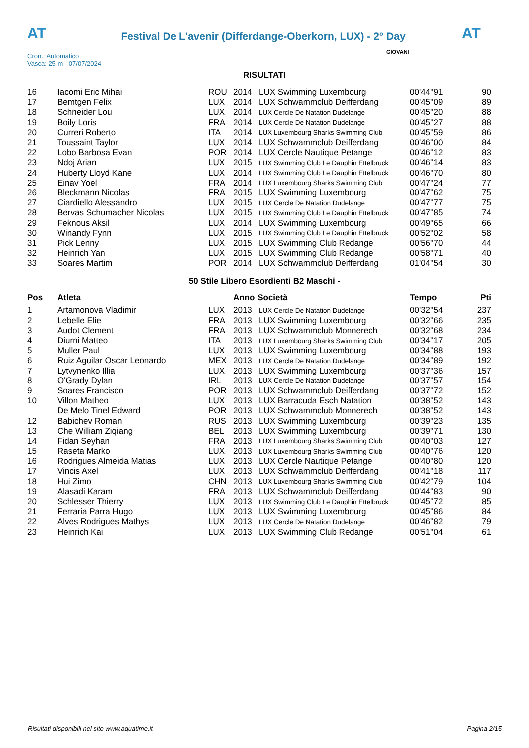AT
Festival De L'avenir (Differdange-Oberkorn, LUX) - 2° Day
AT
Cron.: Automatico
Vasca: 25 m - 07/07/2024
GIOVANI
RISULTATI
| 16 | Iacomi Eric Mihai | ROU | 2014 | LUX Swimming Luxembourg | 00'44''91 | 90 |
| 17 | Bemtgen Felix | LUX | 2014 | LUX Schwammclub Deifferdang | 00'45''09 | 89 |
| 18 | Schneider Lou | LUX | 2014 | LUX Cercle De Natation Dudelange | 00'45''20 | 88 |
| 19 | Boily Loris | FRA | 2014 | LUX Cercle De Natation Dudelange | 00'45''27 | 88 |
| 20 | Curreri Roberto | ITA | 2014 | LUX Luxembourg Sharks Swimming Club | 00'45''59 | 86 |
| 21 | Toussaint Taylor | LUX | 2014 | LUX Schwammclub Deifferdang | 00'46''00 | 84 |
| 22 | Lobo Barbosa Evan | POR | 2014 | LUX Cercle Nautique Petange | 00'46''12 | 83 |
| 23 | Ndoj Arian | LUX | 2015 | LUX Swimming Club Le Dauphin Ettelbruck | 00'46''14 | 83 |
| 24 | Huberty Lloyd Kane | LUX | 2014 | LUX Swimming Club Le Dauphin Ettelbruck | 00'46''70 | 80 |
| 25 | Einav Yoel | FRA | 2014 | LUX Luxembourg Sharks Swimming Club | 00'47''24 | 77 |
| 26 | Bleckmann Nicolas | FRA | 2015 | LUX Swimming Luxembourg | 00'47''62 | 75 |
| 27 | Ciardiello Alessandro | LUX | 2015 | LUX Cercle De Natation Dudelange | 00'47''77 | 75 |
| 28 | Bervas Schumacher Nicolas | LUX | 2015 | LUX Swimming Club Le Dauphin Ettelbruck | 00'47''85 | 74 |
| 29 | Feknous Aksil | LUX | 2014 | LUX Swimming Luxembourg | 00'49''65 | 66 |
| 30 | Winandy Fynn | LUX | 2015 | LUX Swimming Club Le Dauphin Ettelbruck | 00'52''02 | 58 |
| 31 | Pick Lenny | LUX | 2015 | LUX Swimming Club Redange | 00'56''70 | 44 |
| 32 | Heinrich Yan | LUX | 2015 | LUX Swimming Club Redange | 00'58''71 | 40 |
| 33 | Soares Martim | POR | 2014 | LUX Schwammclub Deifferdang | 01'04''54 | 30 |
50 Stile Libero Esordienti B2 Maschi -
| Pos | Atleta | | Anno Società | | Tempo | Pti |
| --- | --- | --- | --- | --- | --- | --- |
| 1 | Artamonova Vladimir | LUX | 2013 | LUX Cercle De Natation Dudelange | 00'32''54 | 237 |
| 2 | Lebelle Elie | FRA | 2013 | LUX Swimming Luxembourg | 00'32''66 | 235 |
| 3 | Audot Clement | FRA | 2013 | LUX Schwammclub Monnerech | 00'32''68 | 234 |
| 4 | Diurni Matteo | ITA | 2013 | LUX Luxembourg Sharks Swimming Club | 00'34''17 | 205 |
| 5 | Muller Paul | LUX | 2013 | LUX Swimming Luxembourg | 00'34''88 | 193 |
| 6 | Ruiz Aguilar Oscar Leonardo | MEX | 2013 | LUX Cercle De Natation Dudelange | 00'34''89 | 192 |
| 7 | Lytvynenko Illia | LUX | 2013 | LUX Swimming Luxembourg | 00'37''36 | 157 |
| 8 | O'Grady Dylan | IRL | 2013 | LUX Cercle De Natation Dudelange | 00'37''57 | 154 |
| 9 | Soares Francisco | POR | 2013 | LUX Schwammclub Deifferdang | 00'37''72 | 152 |
| 10 | Villon Matheo | LUX | 2013 | LUX Barracuda Esch Natation | 00'38''52 | 143 |
| | De Melo Tinel Edward | POR | 2013 | LUX Schwammclub Monnerech | 00'38''52 | 143 |
| 12 | Babichev Roman | RUS | 2013 | LUX Swimming Luxembourg | 00'39''23 | 135 |
| 13 | Che William Ziqiang | BEL | 2013 | LUX Swimming Luxembourg | 00'39''71 | 130 |
| 14 | Fidan Seyhan | FRA | 2013 | LUX Luxembourg Sharks Swimming Club | 00'40''03 | 127 |
| 15 | Raseta Marko | LUX | 2013 | LUX Luxembourg Sharks Swimming Club | 00'40''76 | 120 |
| 16 | Rodrigues Almeida Matias | LUX | 2013 | LUX Cercle Nautique Petange | 00'40''80 | 120 |
| 17 | Vincis Axel | LUX | 2013 | LUX Schwammclub Deifferdang | 00'41''18 | 117 |
| 18 | Hui Zimo | CHN | 2013 | LUX Luxembourg Sharks Swimming Club | 00'42''79 | 104 |
| 19 | Alasadi Karam | FRA | 2013 | LUX Schwammclub Deifferdang | 00'44''83 | 90 |
| 20 | Schlesser Thierry | LUX | 2013 | LUX Swimming Club Le Dauphin Ettelbruck | 00'45''72 | 85 |
| 21 | Ferraria Parra Hugo | LUX | 2013 | LUX Swimming Luxembourg | 00'45''86 | 84 |
| 22 | Alves Rodrigues Mathys | LUX | 2013 | LUX Cercle De Natation Dudelange | 00'46''82 | 79 |
| 23 | Heinrich Kai | LUX | 2013 | LUX Swimming Club Redange | 00'51''04 | 61 |
Risultati disponibili nel sito www.aquatime.it Pagina 2/15